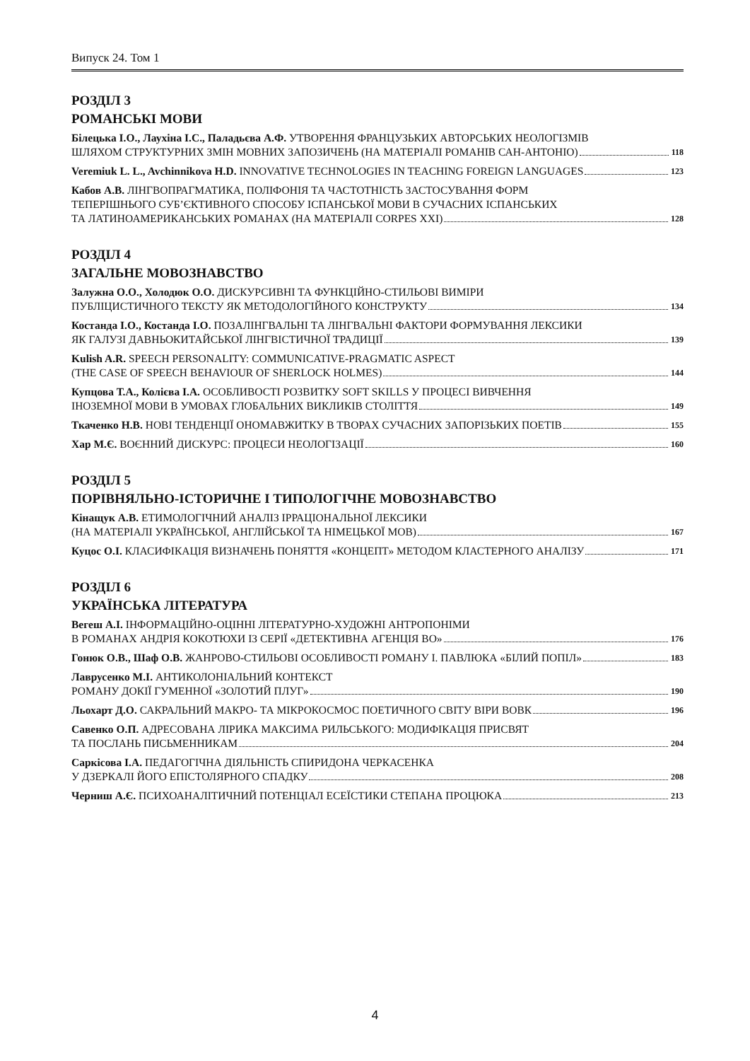Випуск 24. Том 1
РОЗДІЛ 3
РОМАНСЬКІ МОВИ
Білецька І.О., Лаухіна І.С., Паладьєва А.Ф. УТВОРЕННЯ ФРАНЦУЗЬКИХ АВТОРСЬКИХ НЕОЛОГІЗМІВ
ШЛЯХОМ СТРУКТУРНИХ ЗМІН МОВНИХ ЗАПОЗИЧЕНЬ (НА МАТЕРІАЛІ РОМАНІВ САН-АНТОНІО)
118
Veremiuk L. L., Avchinnikova H.D. INNOVATIVE TECHNOLOGIES IN TEACHING FOREIGN LANGUAGES
123
Кабов А.В. ЛІНГВОПРАГМАТИКА, ПОЛІФОНІЯ ТА ЧАСТОТНІСТЬ ЗАСТОСУВАННЯ ФОРМ
ТЕПЕРІШНЬОГО СУБ’ЄКТИВНОГО СПОСОБУ ІСПАНСЬКОЇ МОВИ В СУЧАСНИХ ІСПАНСЬКИХ
ТА ЛАТИНОАМЕРИКАНСЬКИХ РОМАНАХ (НА МАТЕРІАЛІ CORPES XXI)
128
РОЗДІЛ 4
ЗАГАЛЬНЕ МОВОЗНАВСТВО
Залужна О.О., Холодюк О.О. ДИСКУРСИВНІ ТА ФУНКЦІЙНО-СТИЛЬОВІ ВИМІРИ
ПУБЛІЦИСТИЧНОГО ТЕКСТУ ЯК МЕТОДОЛОГІЙНОГО КОНСТРУКТУ
134
Костанда І.О., Костанда І.О. ПОЗАЛІНГВАЛЬНІ ТА ЛІНГВАЛЬНІ ФАКТОРИ ФОРМУВАННЯ ЛЕКСИКИ
ЯК ГАЛУЗІ ДАВНЬОКИТАЙСЬКОЇ ЛІНГВІСТИЧНОЇ ТРАДИЦІЇ
139
Kulish A.R. SPEECH PERSONALITY: COMMUNICATIVE-PRAGMATIC ASPECT
(THE CASE OF SPEECH BEHAVIOUR OF SHERLOCK HOLMES)
144
Купцова Т.А., Колієва І.А. ОСОБЛИВОСТІ РОЗВИТКУ SOFT SKILLS У ПРОЦЕСІ ВИВЧЕННЯ
ІНОЗЕМНОЇ МОВИ В УМОВАХ ГЛОБАЛЬНИХ ВИКЛИКІВ СТОЛІТТЯ
149
Ткаченко Н.В. НОВІ ТЕНДЕНЦІЇ ОНОМАВЖИТКУ В ТВОРАХ СУЧАСНИХ ЗАПОРІЗЬКИХ ПОЕТІВ
155
Хар М.Є. ВОЄННИЙ ДИСКУРС: ПРОЦЕСИ НЕОЛОГІЗАЦІЇ
160
РОЗДІЛ 5
ПОРІВНЯЛЬНО-ІСТОРИЧНЕ І ТИПОЛОГІЧНЕ МОВОЗНАВСТВО
Кінащук А.В. ЕТИМОЛОГІЧНИЙ АНАЛІЗ ІРРАЦІОНАЛЬНОЇ ЛЕКСИКИ
(НА МАТЕРІАЛІ УКРАЇНСЬКОЇ, АНГЛІЙСЬКОЇ ТА НІМЕЦЬКОЇ МОВ)
167
Куцос О.І. КЛАСИФІКАЦІЯ ВИЗНАЧЕНЬ ПОНЯТТЯ «КОНЦЕПТ» МЕТОДОМ КЛАСТЕРНОГО АНАЛІЗУ
171
РОЗДІЛ 6
УКРАЇНСЬКА ЛІТЕРАТУРА
Вегеш А.І. ІНФОРМАЦІЙНО-ОЦІННІ ЛІТЕРАТУРНО-ХУДОЖНІ АНТРОПОНІМИ
В РОМАНАХ АНДРІЯ КОКОТЮХИ ІЗ СЕРІЇ «ДЕТЕКТИВНА АГЕНЦІЯ ВО»
176
Гонюк О.В., Шаф О.В. ЖАНРОВО-СТИЛЬОВІ ОСОБЛИВОСТІ РОМАНУ І. ПАВЛЮКА «БІЛИЙ ПОПІЛ»
183
Лаврусенко М.І. АНТИКОЛОНІАЛЬНИЙ КОНТЕКСТ
РОМАНУ ДОКІЇ ГУМЕННОЇ «ЗОЛОТИЙ ПЛУГ»
190
Льохарт Д.О. САКРАЛЬНИЙ МАКРО- ТА МІКРОКОСМОС ПОЕТИЧНОГО СВІТУ ВІРИ ВОВК
196
Савенко О.П. АДРЕСОВАНА ЛІРИКА МАКСИМА РИЛЬСЬКОГО: МОДИФІКАЦІЯ ПРИСВЯТ
ТА ПОСЛАНЬ ПИСЬМЕННИКАМ
204
Саркісова І.А. ПЕДАГОГІЧНА ДІЯЛЬНІСТЬ СПИРИДОНА ЧЕРКАСЕНКА
У ДЗЕРКАЛІ ЙОГО ЕПІСТОЛЯРНОГО СПАДКУ
208
Черниш А.Є. ПСИХОАНАЛІТИЧНИЙ ПОТЕНЦІАЛ ЕСЕЇСТИКИ СТЕПАНА ПРОЦЮКА
213
4